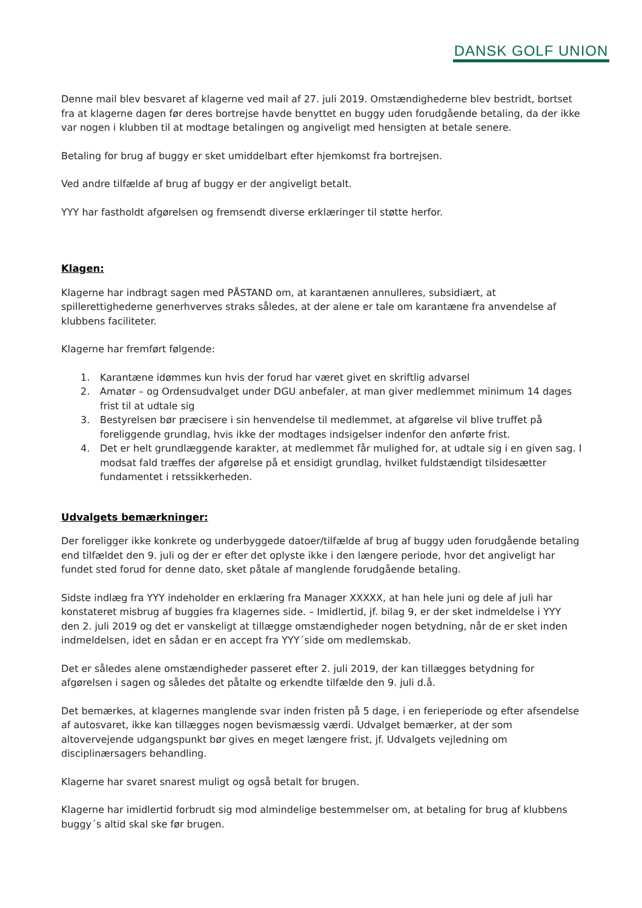DANSK GOLF UNION
Denne mail blev besvaret af klagerne ved mail af 27. juli 2019. Omstændighederne blev bestridt, bortset fra at klagerne dagen før deres bortrejse havde benyttet en buggy uden forudgående betaling, da der ikke var nogen i klubben til at modtage betalingen og angiveligt med hensigten at betale senere.
Betaling for brug af buggy er sket umiddelbart efter hjemkomst fra bortrejsen.
Ved andre tilfælde af brug af buggy er der angiveligt betalt.
YYY har fastholdt afgørelsen og fremsendt diverse erklæringer til støtte herfor.
Klagen:
Klagerne har indbragt sagen med PÅSTAND om, at karantænen annulleres, subsidiært, at spillerettighederne generhverves straks således, at der alene er tale om karantæne fra anvendelse af klubbens faciliteter.
Klagerne har fremført følgende:
1. Karantæne idømmes kun hvis der forud har været givet en skriftlig advarsel
2. Amatør – og Ordensudvalget under DGU anbefaler, at man giver medlemmet minimum 14 dages frist til at udtale sig
3. Bestyrelsen bør præcisere i sin henvendelse til medlemmet, at afgørelse vil blive truffet på foreliggende grundlag, hvis ikke der modtages indsigelser indenfor den anførte frist.
4. Det er helt grundlæggende karakter, at medlemmet får mulighed for, at udtale sig i en given sag. I modsat fald træffes der afgørelse på et ensidigt grundlag, hvilket fuldstændigt tilsidesætter fundamentet i retssikkerheden.
Udvalgets bemærkninger:
Der foreligger ikke konkrete og underbyggede datoer/tilfælde af brug af buggy uden forudgående betaling end tilfældet den 9. juli og der er efter det oplyste ikke i den længere periode, hvor det angiveligt har fundet sted forud for denne dato, sket påtale af manglende forudgående betaling.
Sidste indlæg fra YYY indeholder en erklæring fra Manager XXXXX, at han hele juni og dele af juli har konstateret misbrug af buggies fra klagernes side. – Imidlertid, jf. bilag 9, er der sket indmeldelse i YYY den 2. juli 2019 og det er vanskeligt at tillægge omstændigheder nogen betydning, når de er sket inden indmeldelsen, idet en sådan er en accept fra YYY´side om medlemskab.
Det er således alene omstændigheder passeret efter 2. juli 2019, der kan tillægges betydning for afgørelsen i sagen og således det påtalte og erkendte tilfælde den 9. juli d.å.
Det bemærkes, at klagernes manglende svar inden fristen på 5 dage, i en ferieperiode og efter afsendelse af autosvaret, ikke kan tillægges nogen bevismæssig værdi. Udvalget bemærker, at der som altovervejende udgangspunkt bør gives en meget længere frist, jf. Udvalgets vejledning om disciplinærsagers behandling.
Klagerne har svaret snarest muligt og også betalt for brugen.
Klagerne har imidlertid forbrudt sig mod almindelige bestemmelser om, at betaling for brug af klubbens buggy´s altid skal ske før brugen.